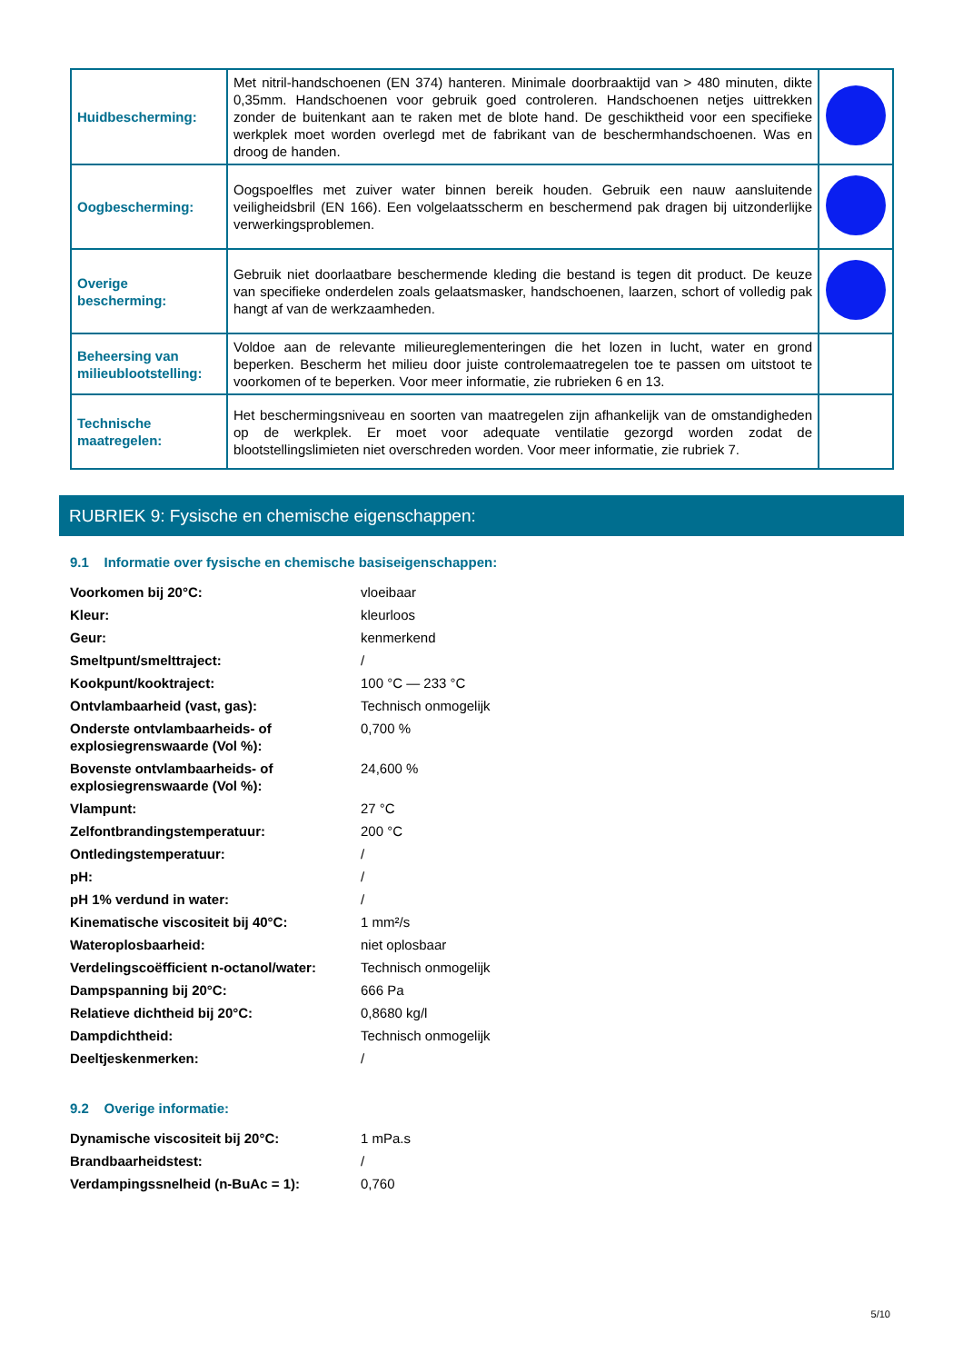| Huidbescherming: | Met nitril-handschoenen (EN 374) hanteren. Minimale doorbraaktijd van > 480 minuten, dikte 0,35mm. Handschoenen voor gebruik goed controleren. Handschoenen netjes uittrekken zonder de buitenkant aan te raken met de blote hand. De geschiktheid voor een specifieke werkplek moet worden overlegd met de fabrikant van de beschermhandschoenen. Was en droog de handen. | |
| Oogbescherming: | Oogspoelfles met zuiver water binnen bereik houden. Gebruik een nauw aansluitende veiligheidsbril (EN 166). Een volgelaatsscherm en beschermend pak dragen bij uitzonderlijke verwerkingsproblemen. | |
| Overige bescherming: | Gebruik niet doorlaatbare beschermende kleding die bestand is tegen dit product. De keuze van specifieke onderdelen zoals gelaatsmasker, handschoenen, laarzen, schort of volledig pak hangt af van de werkzaamheden. | |
| Beheersing van milieublootstelling: | Voldoe aan de relevante milieureglementeringen die het lozen in lucht, water en grond beperken. Bescherm het milieu door juiste controlemaatregelen toe te passen om uitstoot te voorkomen of te beperken. Voor meer informatie, zie rubrieken 6 en 13. | |
| Technische maatregelen: | Het beschermingsniveau en soorten van maatregelen zijn afhankelijk van de omstandigheden op de werkplek. Er moet voor adequate ventilatie gezorgd worden zodat de blootstellingslimieten niet overschreden worden. Voor meer informatie, zie rubriek 7. | |
RUBRIEK 9: Fysische en chemische eigenschappen:
9.1 Informatie over fysische en chemische basiseigenschappen:
| Voorkomen bij 20°C: | vloeibaar |
| Kleur: | kleurloos |
| Geur: | kenmerkend |
| Smeltpunt/smelttraject: | / |
| Kookpunt/kooktraject: | 100 °C — 233 °C |
| Ontvlambaarheid (vast, gas): | Technisch onmogelijk |
| Onderste ontvlambaarheids- of explosiegrenswaarde (Vol %): | 0,700 % |
| Bovenste ontvlambaarheids- of explosiegrenswaarde (Vol %): | 24,600 % |
| Vlampunt: | 27 °C |
| Zelfontbrandingstemperatuur: | 200 °C |
| Ontledingstemperatuur: | / |
| pH: | / |
| pH 1% verdund in water: | / |
| Kinematische viscositeit bij 40°C: | 1 mm²/s |
| Wateroplosbaarheid: | niet oplosbaar |
| Verdelingscoëfficient n-octanol/water: | Technisch onmogelijk |
| Dampspanning bij 20°C: | 666 Pa |
| Relatieve dichtheid bij 20°C: | 0,8680 kg/l |
| Dampdichtheid: | Technisch onmogelijk |
| Deeltjeskenmerken: | / |
9.2 Overige informatie:
| Dynamische viscositeit bij 20°C: | 1 mPa.s |
| Brandbaarheidstest: | / |
| Verdampingssnelheid (n-BuAc = 1): | 0,760 |
5/10